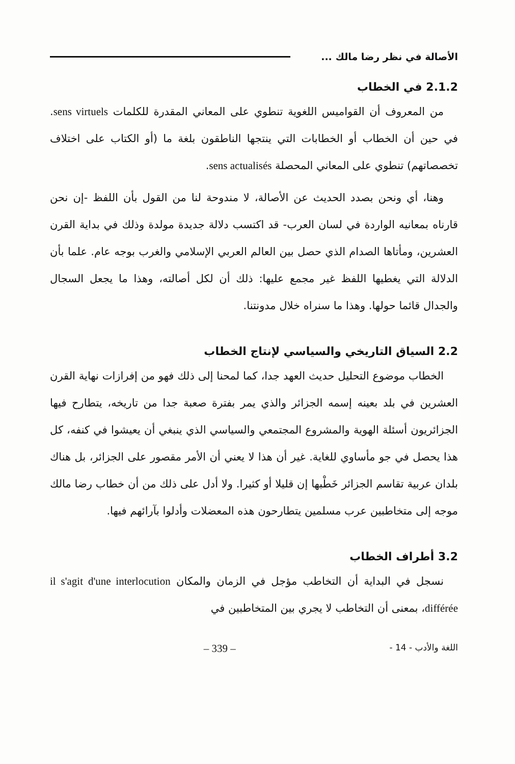الأصالة في نظر رضا مالك ...
2.1.2 في الخطاب
من المعروف أن القواميس اللغوية تنطوي على المعاني المقدرة للكلمات sens virtuels. في حين أن الخطاب أو الخطابات التي ينتجها الناطقون بلغة ما (أو الكتاب على اختلاف تخصصاتهم) تنطوي على المعاني المحصلة sens actualisés.
وهنا، أي ونحن بصدد الحديث عن الأصالة، لا مندوحة لنا من القول بأن اللفظ -إن نحن قارناه بمعانيه الواردة في لسان العرب- قد اكتسب دلالة جديدة مولدة وذلك في بداية القرن العشرين، ومأتاها الصدام الذي حصل بين العالم العربي الإسلامي والغرب بوجه عام. علما بأن الدلالة التي يغطيها اللفظ غير مجمع عليها: ذلك أن لكل أصالته، وهذا ما يجعل السجال والجدال قائما حولها. وهذا ما سنراه خلال مدونتنا.
2.2 السياق التاريخي والسياسي لإنتاج الخطاب
الخطاب موضوع التحليل حديث العهد جدا، كما لمحنا إلى ذلك فهو من إفرازات نهاية القرن العشرين في بلد بعينه إسمه الجزائر والذي يمر بفترة صعبة جدا من تاريخه، يتطارح فيها الجزائريون أسئلة الهوية والمشروع المجتمعي والسياسي الذي ينبغي أن يعيشوا في كنفه، كل هذا يحصل في جو مأساوي للغاية. غير أن هذا لا يعني أن الأمر مقصور على الجزائر، بل هناك بلدان عربية تقاسم الجزائر خَطْبها إن قليلا أو كثيرا. ولا أدل على ذلك من أن خطاب رضا مالك موجه إلى متخاطبين عرب مسلمين يتطارحون هذه المعضلات وأدلوا بآرائهم فيها.
3.2 أطراف الخطاب
نسجل في البداية أن التخاطب مؤجل في الزمان والمكان il s'agit d'une interlocution différée، بمعنى أن التخاطب لا يجري بين المتخاطبين في
اللغة والأدب - 14 - – 339 –